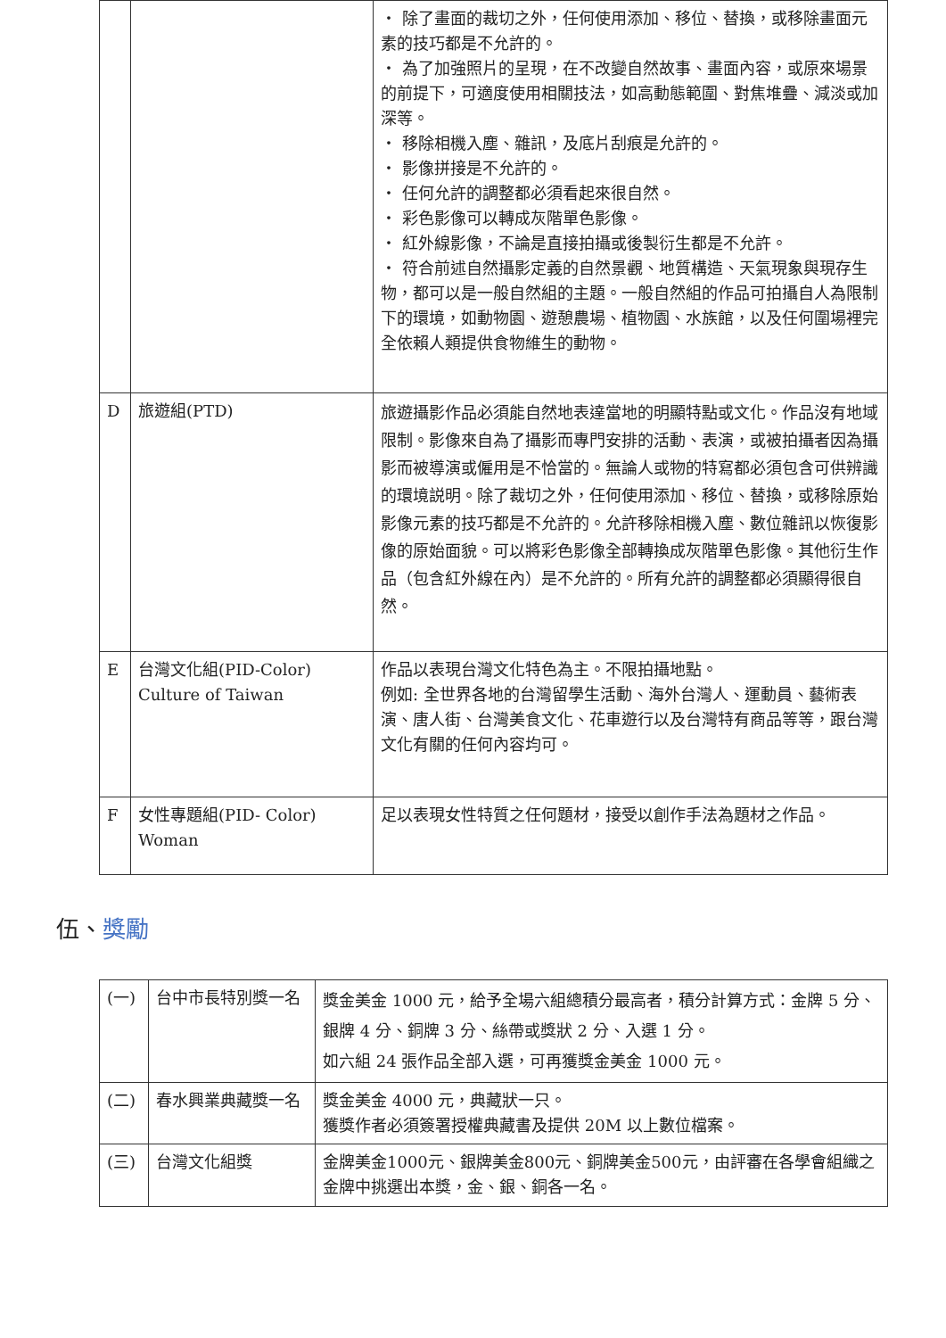| | | ・ 除了畫面的裁切之外，任何使用添加、移位、替換，或移除畫面元素的技巧都是不允許的。 ・ 為了加強照片的呈現，在不改變自然故事、畫面內容，或原來場景的前提下，可適度使用相關技法，如高動態範圍、對焦堆疊、減淡或加深等。 ・ 移除相機入塵、雜訊，及底片刮痕是允許的。 ・ 影像拼接是不允許的。 ・ 任何允許的調整都必須看起來很自然。 ・ 彩色影像可以轉成灰階單色影像。 ・ 紅外線影像，不論是直接拍攝或後製衍生都是不允許。 ・ 符合前述自然攝影定義的自然景觀、地質構造、天氣現象與現存生物，都可以是一般自然組的主題。一般自然組的作品可拍攝自人為限制下的環境，如動物園、遊憩農場、植物園、水族館，以及任何圍場裡完全依賴人類提供食物維生的動物。 |
| D | 旅遊組(PTD) | 旅遊攝影作品必須能自然地表達當地的明顯特點或文化。作品沒有地域限制。影像來自為了攝影而專門安排的活動、表演，或被拍攝者因為攝影而被導演或僱用是不恰當的。無論人或物的特寫都必須包含可供辨識的環境説明。除了裁切之外，任何使用添加、移位、替換，或移除原始影像元素的技巧都是不允許的。允許移除相機入塵、數位雜訊以恢復影像的原始面貌。可以將彩色影像全部轉換成灰階單色影像。其他衍生作品（包含紅外線在內）是不允許的。所有允許的調整都必須顯得很自然。 |
| E | 台灣文化組(PID-Color) Culture of Taiwan | 作品以表現台灣文化特色為主。不限拍攝地點。 例如: 全世界各地的台灣留學生活動、海外台灣人、運動員、藝術表演、唐人街、台灣美食文化、花車遊行以及台灣特有商品等等，跟台灣文化有關的任何內容均可。 |
| F | 女性專題組(PID- Color) Woman | 足以表現女性特質之任何題材，接受以創作手法為題材之作品。 |
伍、獎勵
| (一) | 台中市長特別獎一名 | 獎金美金 1000 元，給予全場六組總積分最高者，積分計算方式：金牌 5 分、銀牌 4 分、銅牌 3 分、絲帶或獎狀 2 分、入選 1 分。 如六組 24 張作品全部入選，可再獲獎金美金 1000 元。 |
| (二) | 春水興業典藏獎一名 | 獎金美金 4000 元，典藏狀一只。 獲獎作者必須簽署授權典藏書及提供 20M 以上數位檔案。 |
| (三) | 台灣文化組獎 | 金牌美金1000元、銀牌美金800元、銅牌美金500元，由評審在各學會組織之金牌中挑選出本獎，金、銀、銅各一名。 |